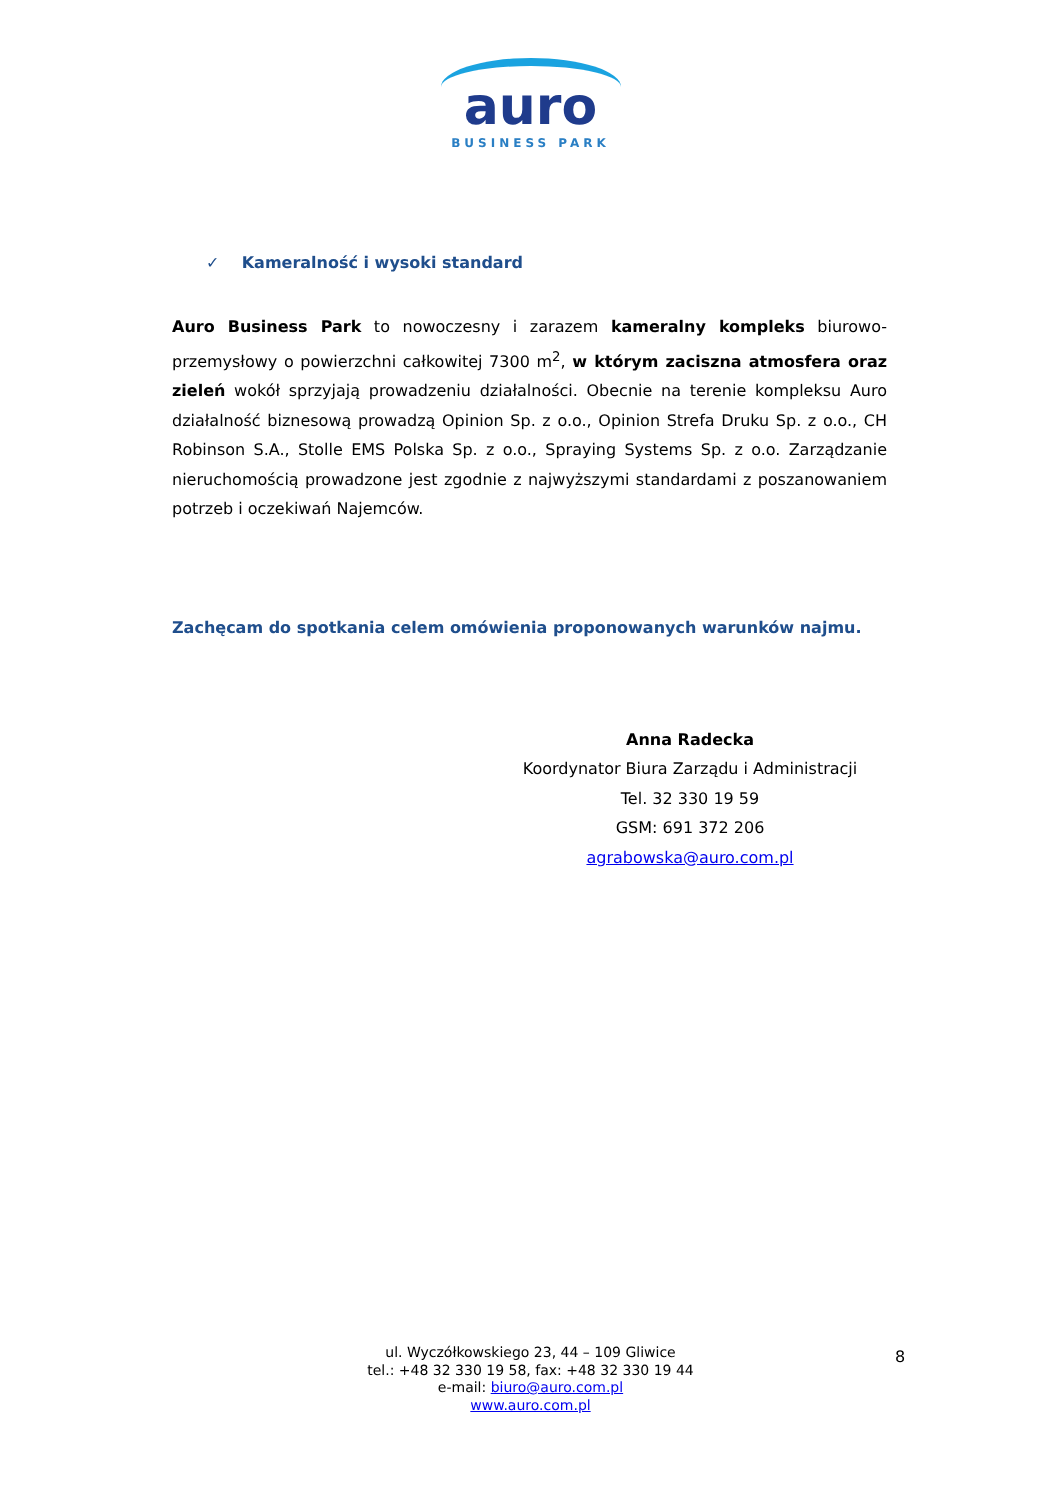auro
BUSINESS PARK
✓ Kameralność i wysoki standard
Auro Business Park to nowoczesny i zarazem kameralny kompleks biurowo-przemysłowy o powierzchni całkowitej 7300 m<sup>2</sup>, w którym zaciszna atmosfera oraz zieleń wokół sprzyjają prowadzeniu działalności. Obecnie na terenie kompleksu Auro działalność biznesową prowadzą Opinion Sp. z o.o., Opinion Strefa Druku Sp. z o.o., CH Robinson S.A., Stolle EMS Polska Sp. z o.o., Spraying Systems Sp. z o.o. Zarządzanie nieruchomością prowadzone jest zgodnie z najwyższymi standardami z poszanowaniem potrzeb i oczekiwań Najemców.
Zachęcam do spotkania celem omówienia proponowanych warunków najmu.
Anna Radecka
Koordynator Biura Zarządu i Administracji
Tel. 32 330 19 59
GSM: 691 372 206
agrabowska@auro.com.pl
ul. Wyczółkowskiego 23, 44 – 109 Gliwice
tel.: +48 32 330 19 58, fax: +48 32 330 19 44
e-mail: biuro@auro.com.pl
www.auro.com.pl
8